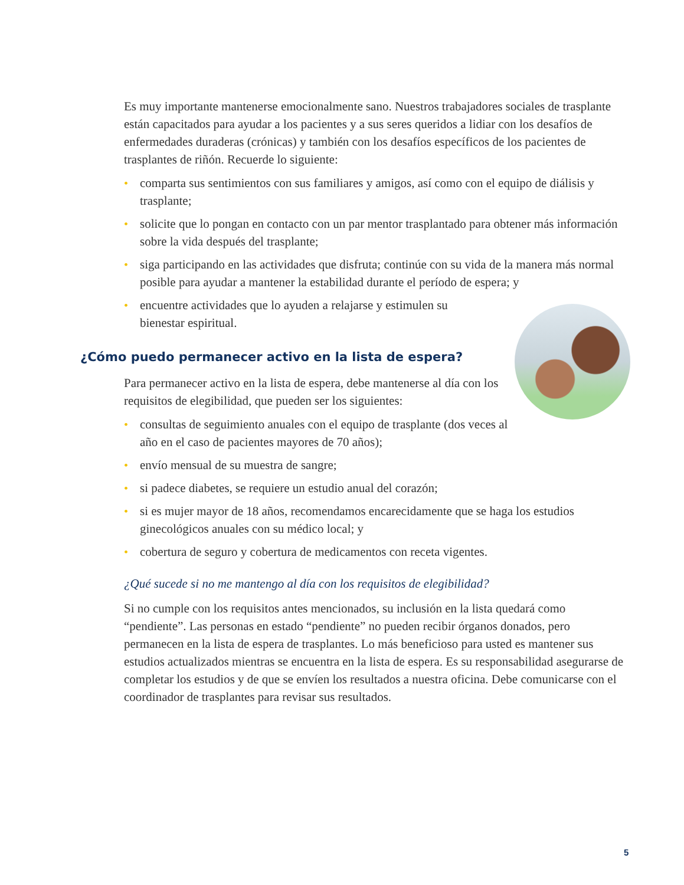Es muy importante mantenerse emocionalmente sano. Nuestros trabajadores sociales de trasplante están capacitados para ayudar a los pacientes y a sus seres queridos a lidiar con los desafíos de enfermedades duraderas (crónicas) y también con los desafíos específicos de los pacientes de trasplantes de riñón. Recuerde lo siguiente:
• comparta sus sentimientos con sus familiares y amigos, así como con el equipo de diálisis y trasplante;
• solicite que lo pongan en contacto con un par mentor trasplantado para obtener más información sobre la vida después del trasplante;
• siga participando en las actividades que disfruta; continúe con su vida de la manera más normal posible para ayudar a mantener la estabilidad durante el período de espera; y
• encuentre actividades que lo ayuden a relajarse y estimulen su
bienestar espiritual.
¿Cómo puedo permanecer activo en la lista de espera?
Para permanecer activo en la lista de espera, debe mantenerse al día con los requisitos de elegibilidad, que pueden ser los siguientes:
• consultas de seguimiento anuales con el equipo de trasplante (dos veces al año en el caso de pacientes mayores de 70 años);
• envío mensual de su muestra de sangre;
• si padece diabetes, se requiere un estudio anual del corazón;
• si es mujer mayor de 18 años, recomendamos encarecidamente que se haga los estudios ginecológicos anuales con su médico local; y
• cobertura de seguro y cobertura de medicamentos con receta vigentes.
¿Qué sucede si no me mantengo al día con los requisitos de elegibilidad?
Si no cumple con los requisitos antes mencionados, su inclusión en la lista quedará como “pendiente”. Las personas en estado “pendiente” no pueden recibir órganos donados, pero permanecen en la lista de espera de trasplantes. Lo más beneficioso para usted es mantener sus estudios actualizados mientras se encuentra en la lista de espera. Es su responsabilidad asegurarse de completar los estudios y de que se envíen los resultados a nuestra oficina. Debe comunicarse con el coordinador de trasplantes para revisar sus resultados.
5